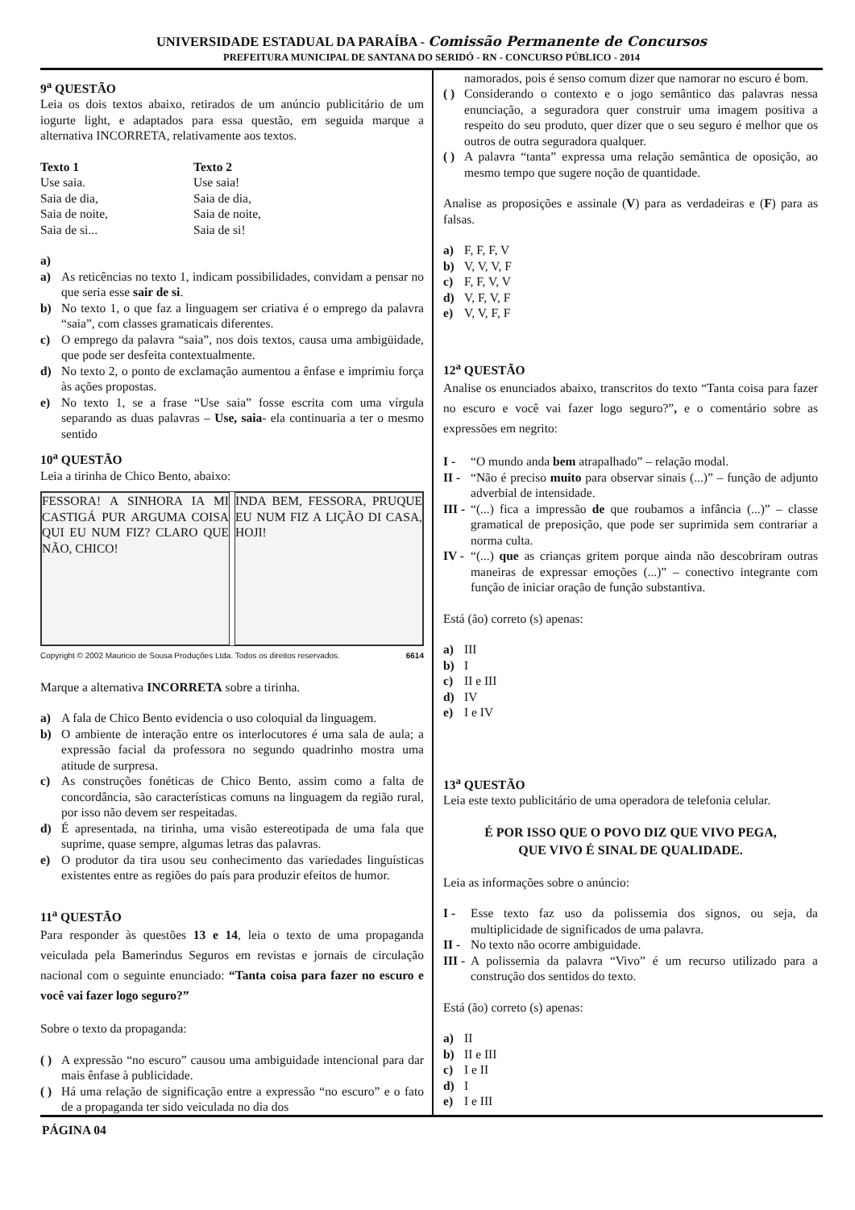UNIVERSIDADE ESTADUAL DA PARAÍBA - Comissão Permanente de Concursos
PREFEITURA MUNICIPAL DE SANTANA DO SERIDÓ - RN - CONCURSO PÚBLICO - 2014
9<sup>a</sup> QUESTÃO
Leia os dois textos abaixo, retirados de um anúncio publicitário de um iogurte light, e adaptados para essa questão, em seguida marque a alternativa INCORRETA, relativamente aos textos.
Texto 1
Use saia.
Saia de dia,
Saia de noite,
Saia de si...
Texto 2
Use saia!
Saia de dia,
Saia de noite,
Saia de si!
a)
a) As reticências no texto 1, indicam possibilidades, convidam a pensar no que seria esse sair de si.
b) No texto 1, o que faz a linguagem ser criativa é o emprego da palavra “saia”, com classes gramaticais diferentes.
c) O emprego da palavra “saia”, nos dois textos, causa uma ambigüidade, que pode ser desfeita contextualmente.
d) No texto 2, o ponto de exclamação aumentou a ênfase e imprimiu força às ações propostas.
e) No texto 1, se a frase “Use saia” fosse escrita com uma vírgula separando as duas palavras – Use, saia- ela continuaria a ter o mesmo sentido
10<sup>a</sup> QUESTÃO
Leia a tirinha de Chico Bento, abaixo:
FESSORA! A SINHORA IA MI CASTIGÁ PUR ARGUMA COISA QUI EU NUM FIZ? CLARO QUE NÃO, CHICO!
INDA BEM, FESSORA, PRUQUE EU NUM FIZ A LIÇÃO DI CASA, HOJI!
Copyright © 2002 Mauricio de Sousa Produções Ltda. Todos os direitos reservados. 6614
Marque a alternativa INCORRETA sobre a tirinha.
a) A fala de Chico Bento evidencia o uso coloquial da linguagem.
b) O ambiente de interação entre os interlocutores é uma sala de aula; a expressão facial da professora no segundo quadrinho mostra uma atitude de surpresa.
c) As construções fonéticas de Chico Bento, assim como a falta de concordância, são características comuns na linguagem da região rural, por isso não devem ser respeitadas.
d) É apresentada, na tirinha, uma visão estereotipada de uma fala que suprime, quase sempre, algumas letras das palavras.
e) O produtor da tira usou seu conhecimento das variedades linguísticas existentes entre as regiões do país para produzir efeitos de humor.
11<sup>a</sup> QUESTÃO
Para responder às questões 13 e 14, leia o texto de uma propaganda veiculada pela Bamerindus Seguros em revistas e jornais de circulação nacional com o seguinte enunciado: “Tanta coisa para fazer no escuro e você vai fazer logo seguro?”
Sobre o texto da propaganda:
( ) A expressão “no escuro” causou uma ambiguidade intencional para dar mais ênfase à publicidade.
( ) Há uma relação de significação entre a expressão “no escuro” e o fato de a propaganda ter sido veiculada no dia dos
namorados, pois é senso comum dizer que namorar no escuro é bom.
( ) Considerando o contexto e o jogo semântico das palavras nessa enunciação, a seguradora quer construir uma imagem positiva a respeito do seu produto, quer dizer que o seu seguro é melhor que os outros de outra seguradora qualquer.
( ) A palavra “tanta” expressa uma relação semântica de oposição, ao mesmo tempo que sugere noção de quantidade.
Analise as proposições e assinale (V) para as verdadeiras e (F) para as falsas.
a) F, F, F, V
b) V, V, V, F
c) F, F, V, V
d) V, F, V, F
e) V, V, F, F
12<sup>a</sup> QUESTÃO
Analise os enunciados abaixo, transcritos do texto “Tanta coisa para fazer no escuro e você vai fazer logo seguro?”, e o comentário sobre as expressões em negrito:
I - “O mundo anda bem atrapalhado” – relação modal.
II - “Não é preciso muito para observar sinais (...)” – função de adjunto adverbial de intensidade.
III - “(...) fica a impressão de que roubamos a infância (...)” – classe gramatical de preposição, que pode ser suprimida sem contrariar a norma culta.
IV - “(...) que as crianças gritem porque ainda não descobriram outras maneiras de expressar emoções (...)” – conectivo integrante com função de iniciar oração de função substantiva.
Está (ão) correto (s) apenas:
a) III
b) I
c) II e III
d) IV
e) I e IV
13<sup>a</sup> QUESTÃO
Leia este texto publicitário de uma operadora de telefonia celular.
É POR ISSO QUE O POVO DIZ QUE VIVO PEGA,
QUE VIVO É SINAL DE QUALIDADE.
Leia as informações sobre o anúncio:
I - Esse texto faz uso da polissemia dos signos, ou seja, da multiplicidade de significados de uma palavra.
II - No texto não ocorre ambiguidade.
III - A polissemia da palavra “Vivo” é um recurso utilizado para a construção dos sentidos do texto.
Está (ão) correto (s) apenas:
a) II
b) II e III
c) I e II
d) I
e) I e III
PÁGINA 04